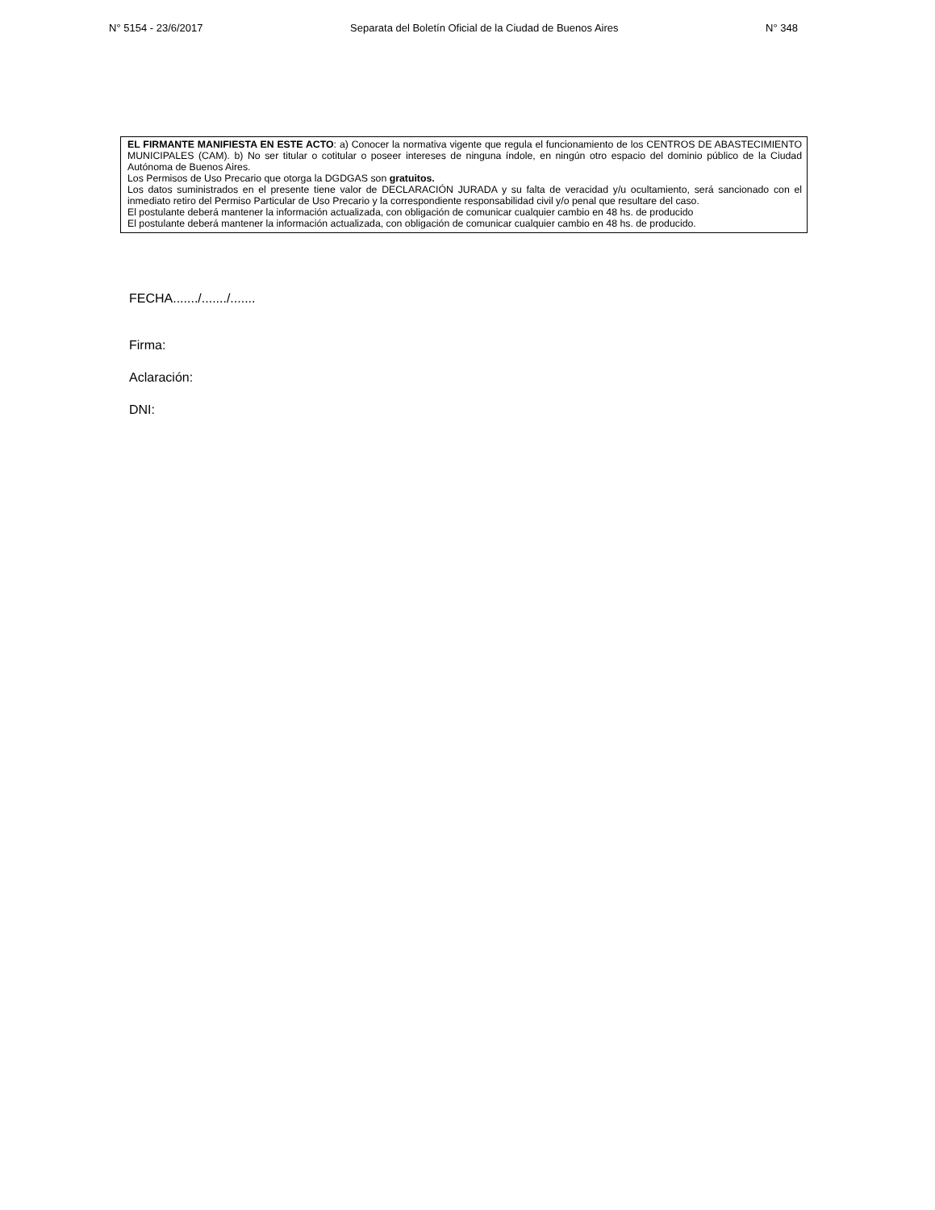N° 5154 - 23/6/2017 Separata del Boletín Oficial de la Ciudad de Buenos Aires N° 348
EL FIRMANTE MANIFIESTA EN ESTE ACTO: a) Conocer la normativa vigente que regula el funcionamiento de los CENTROS DE ABASTECIMIENTO MUNICIPALES (CAM). b) No ser titular o cotitular o poseer intereses de ninguna índole, en ningún otro espacio del dominio público de la Ciudad Autónoma de Buenos Aires.
Los Permisos de Uso Precario que otorga la DGDGAS son gratuitos.
Los datos suministrados en el presente tiene valor de DECLARACIÓN JURADA y su falta de veracidad y/u ocultamiento, será sancionado con el inmediato retiro del Permiso Particular de Uso Precario y la correspondiente responsabilidad civil y/o penal que resultare del caso.
El postulante deberá mantener la información actualizada, con obligación de comunicar cualquier cambio en 48 hs. de producido
El postulante deberá mantener la información actualizada, con obligación de comunicar cualquier cambio en 48 hs. de producido.
FECHA......./......./.......
Firma:
Aclaración:
DNI: